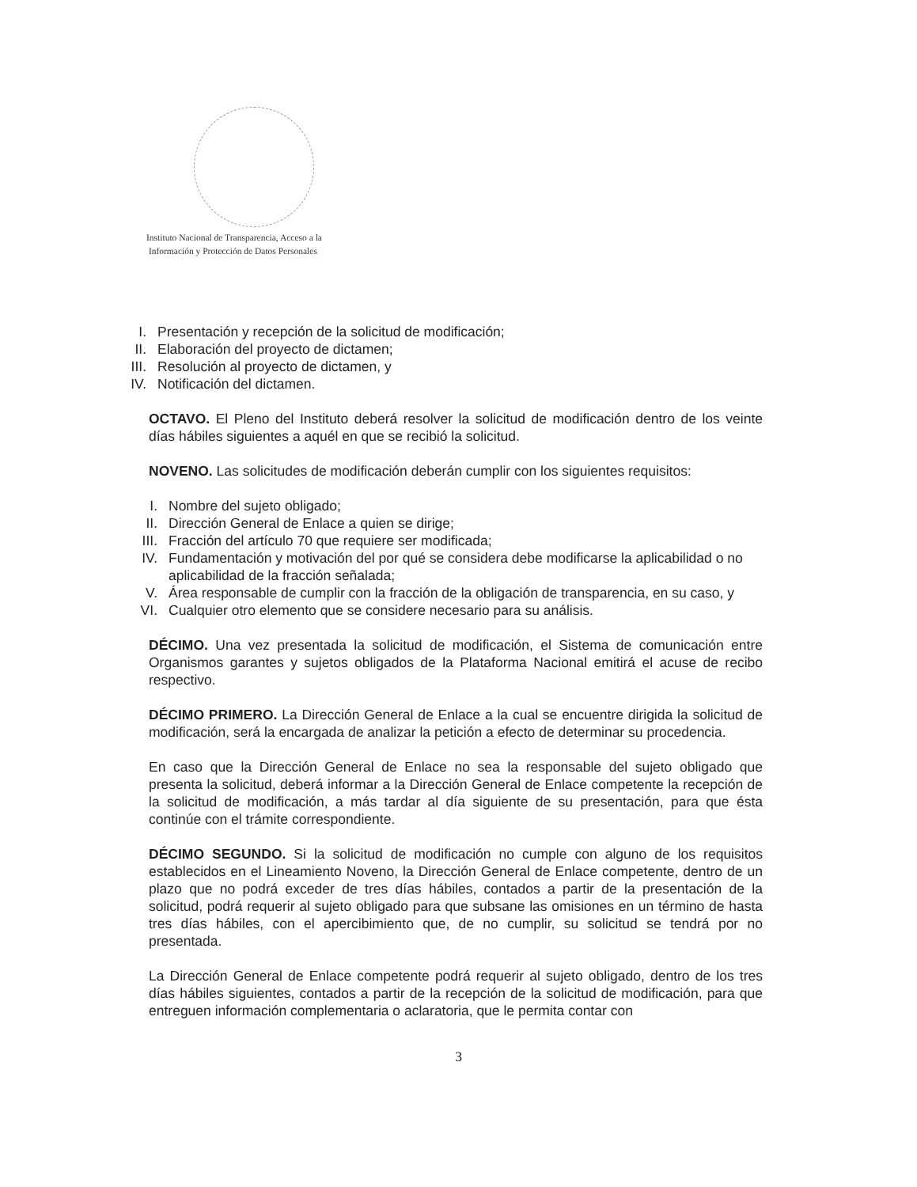Instituto Nacional de Transparencia, Acceso a la
Información y Protección de Datos Personales
I. Presentación y recepción de la solicitud de modificación;
II. Elaboración del proyecto de dictamen;
III. Resolución al proyecto de dictamen, y
IV. Notificación del dictamen.
OCTAVO. El Pleno del Instituto deberá resolver la solicitud de modificación dentro de los veinte días hábiles siguientes a aquél en que se recibió la solicitud.
NOVENO. Las solicitudes de modificación deberán cumplir con los siguientes requisitos:
I. Nombre del sujeto obligado;
II. Dirección General de Enlace a quien se dirige;
III. Fracción del artículo 70 que requiere ser modificada;
IV. Fundamentación y motivación del por qué se considera debe modificarse la aplicabilidad o no aplicabilidad de la fracción señalada;
V. Área responsable de cumplir con la fracción de la obligación de transparencia, en su caso, y
VI. Cualquier otro elemento que se considere necesario para su análisis.
DÉCIMO. Una vez presentada la solicitud de modificación, el Sistema de comunicación entre Organismos garantes y sujetos obligados de la Plataforma Nacional emitirá el acuse de recibo respectivo.
DÉCIMO PRIMERO. La Dirección General de Enlace a la cual se encuentre dirigida la solicitud de modificación, será la encargada de analizar la petición a efecto de determinar su procedencia.
En caso que la Dirección General de Enlace no sea la responsable del sujeto obligado que presenta la solicitud, deberá informar a la Dirección General de Enlace competente la recepción de la solicitud de modificación, a más tardar al día siguiente de su presentación, para que ésta continúe con el trámite correspondiente.
DÉCIMO SEGUNDO. Si la solicitud de modificación no cumple con alguno de los requisitos establecidos en el Lineamiento Noveno, la Dirección General de Enlace competente, dentro de un plazo que no podrá exceder de tres días hábiles, contados a partir de la presentación de la solicitud, podrá requerir al sujeto obligado para que subsane las omisiones en un término de hasta tres días hábiles, con el apercibimiento que, de no cumplir, su solicitud se tendrá por no presentada.
La Dirección General de Enlace competente podrá requerir al sujeto obligado, dentro de los tres días hábiles siguientes, contados a partir de la recepción de la solicitud de modificación, para que entreguen información complementaria o aclaratoria, que le permita contar con
3